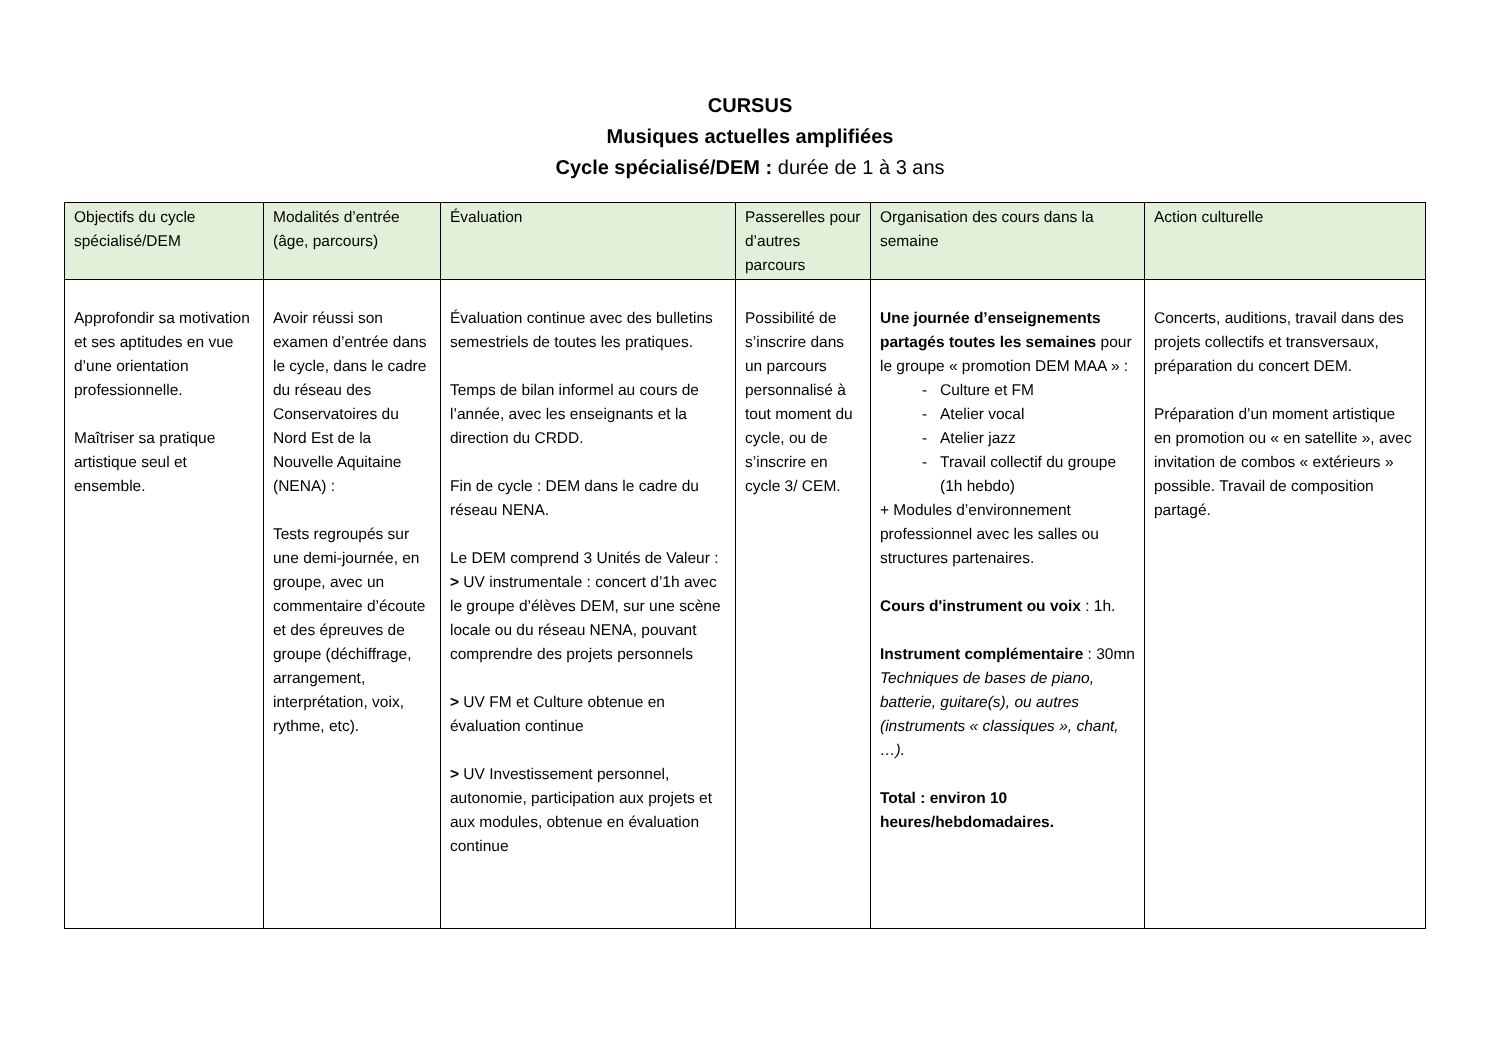CURSUS
Musiques actuelles amplifiées
Cycle spécialisé/DEM : durée de 1 à 3 ans
| Objectifs du cycle spécialisé/DEM | Modalités d’entrée (âge, parcours) | Évaluation | Passerelles pour d’autres parcours | Organisation des cours dans la semaine | Action culturelle |
| --- | --- | --- | --- | --- | --- |
| Approfondir sa motivation et ses aptitudes en vue d’une orientation professionnelle. Maîtriser sa pratique artistique seul et ensemble. | Avoir réussi son examen d’entrée dans le cycle, dans le cadre du réseau des Conservatoires du Nord Est de la Nouvelle Aquitaine (NENA) : Tests regroupés sur une demi-journée, en groupe, avec un commentaire d’écoute et des épreuves de groupe (déchiffrage, arrangement, interprétation, voix, rythme, etc). | Évaluation continue avec des bulletins semestriels de toutes les pratiques. Temps de bilan informel au cours de l’année, avec les enseignants et la direction du CRDD. Fin de cycle : DEM dans le cadre du réseau NENA. Le DEM comprend 3 Unités de Valeur : > UV instrumentale : concert d’1h avec le groupe d’élèves DEM, sur une scène locale ou du réseau NENA, pouvant comprendre des projets personnels > UV FM et Culture obtenue en évaluation continue > UV Investissement personnel, autonomie, participation aux projets et aux modules, obtenue en évaluation continue | Possibilité de s’inscrire dans un parcours personnalisé à tout moment du cycle, ou de s’inscrire en cycle 3/ CEM. | Une journée d’enseignements partagés toutes les semaines pour le groupe « promotion DEM MAA » : Culture et FM Atelier vocal Atelier jazz Travail collectif du groupe (1h hebdo) + Modules d’environnement professionnel avec les salles ou structures partenaires. Cours d'instrument ou voix : 1h. Instrument complémentaire : 30mn Techniques de bases de piano, batterie, guitare(s), ou autres (instruments « classiques », chant, …). Total : environ 10 heures/hebdomadaires. | Concerts, auditions, travail dans des projets collectifs et transversaux, préparation du concert DEM. Préparation d’un moment artistique en promotion ou « en satellite », avec invitation de combos « extérieurs » possible. Travail de composition partagé. |